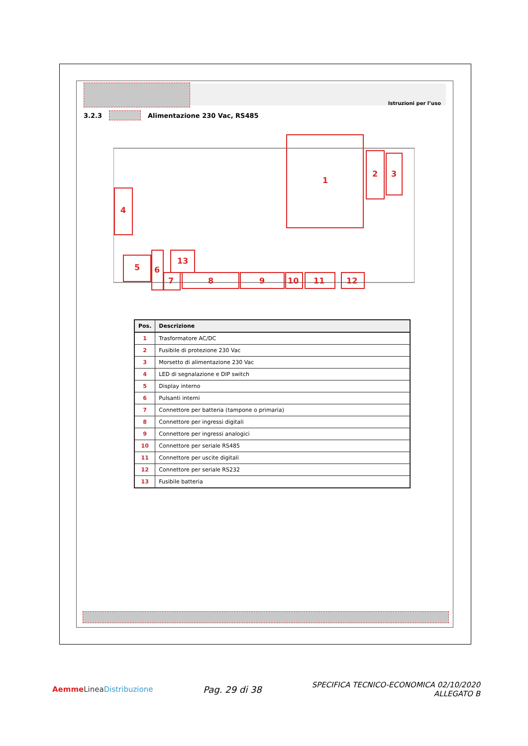Istruzioni per l’uso
3.2.3 Alimentazione 230 Vac, RS485
1
2
3
4
5
6
7
8
9
10
11
12
13
| Pos. | Descrizione |
| --- | --- |
| 1 | Trasformatore AC/DC |
| 2 | Fusibile di protezione 230 Vac |
| 3 | Morsetto di alimentazione 230 Vac |
| 4 | LED di segnalazione e DIP switch |
| 5 | Display interno |
| 6 | Pulsanti interni |
| 7 | Connettore per batteria (tampone o primaria) |
| 8 | Connettore per ingressi digitali |
| 9 | Connettore per ingressi analogici |
| 10 | Connettore per seriale RS485 |
| 11 | Connettore per uscite digitali |
| 12 | Connettore per seriale RS232 |
| 13 | Fusibile batteria |
Aemme Linea Distribuzione
Pag. 29 di 38
SPECIFICA TECNICO-ECONOMICA 02/10/2020
ALLEGATO B